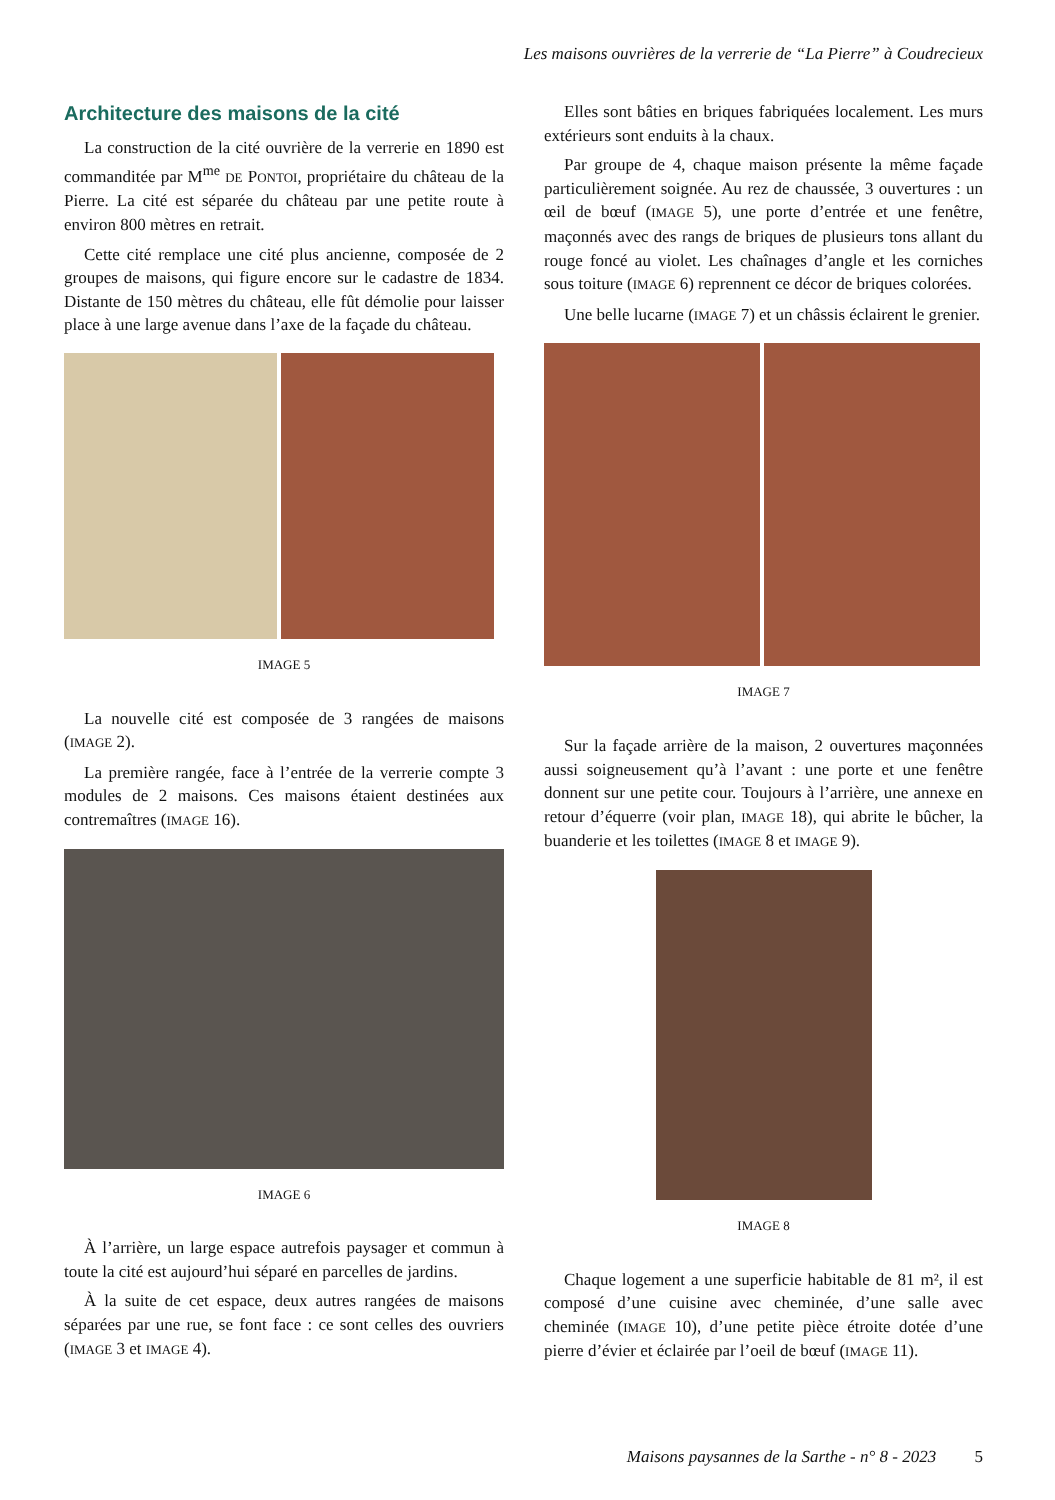Les maisons ouvrières de la verrerie de “La Pierre” à Coudrecieux
Architecture des maisons de la cité
La construction de la cité ouvrière de la verrerie en 1890 est commanditée par M<sup>me</sup> DE PONTOI, propriétaire du château de la Pierre. La cité est séparée du château par une petite route à environ 800 mètres en retrait.
Cette cité remplace une cité plus ancienne, composée de 2 groupes de maisons, qui figure encore sur le cadastre de 1834. Distante de 150 mètres du château, elle fût démolie pour laisser place à une large avenue dans l’axe de la façade du château.
IMAGE 5
La nouvelle cité est composée de 3 rangées de maisons (IMAGE 2).
La première rangée, face à l’entrée de la verrerie compte 3 modules de 2 maisons. Ces maisons étaient destinées aux contremaîtres (IMAGE 16).
IMAGE 6
À l’arrière, un large espace autrefois paysager et commun à toute la cité est aujourd’hui séparé en parcelles de jardins.
À la suite de cet espace, deux autres rangées de maisons séparées par une rue, se font face : ce sont celles des ouvriers (IMAGE 3 et IMAGE 4).
Elles sont bâties en briques fabriquées localement. Les murs extérieurs sont enduits à la chaux.
Par groupe de 4, chaque maison présente la même façade particulièrement soignée. Au rez de chaussée, 3 ouvertures : un œil de bœuf (IMAGE 5), une porte d’entrée et une fenêtre, maçonnés avec des rangs de briques de plusieurs tons allant du rouge foncé au violet. Les chaînages d’angle et les corniches sous toiture (IMAGE 6) reprennent ce décor de briques colorées.
Une belle lucarne (IMAGE 7) et un châssis éclairent le grenier.
IMAGE 7
Sur la façade arrière de la maison, 2 ouvertures maçonnées aussi soigneusement qu’à l’avant : une porte et une fenêtre donnent sur une petite cour. Toujours à l’arrière, une annexe en retour d’équerre (voir plan, IMAGE 18), qui abrite le bûcher, la buanderie et les toilettes (IMAGE 8 et IMAGE 9).
IMAGE 8
Chaque logement a une superficie habitable de 81 m², il est composé d’une cuisine avec cheminée, d’une salle avec cheminée (IMAGE 10), d’une petite pièce étroite dotée d’une pierre d’évier et éclairée par l’oeil de bœuf (IMAGE 11).
Maisons paysannes de la Sarthe - n° 8 - 2023 5